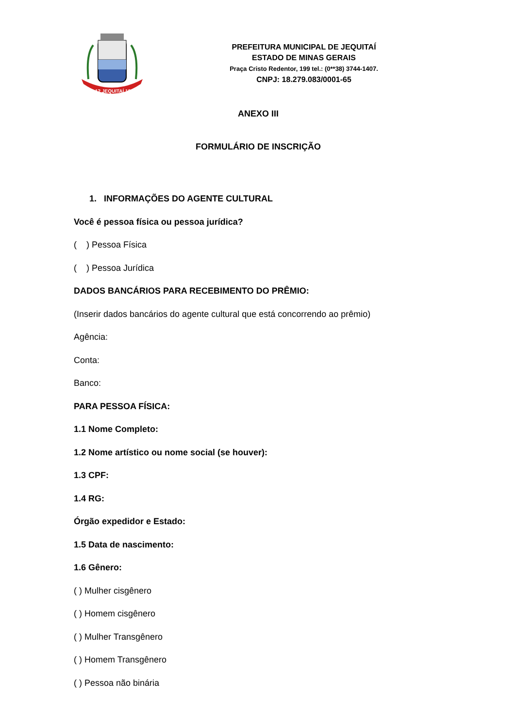27-12 JEQUITAÍ 1948
PREFEITURA MUNICIPAL DE JEQUITAÍ
ESTADO DE MINAS GERAIS
Praça Cristo Redentor, 199 tel.: (0**38) 3744-1407.
CNPJ: 18.279.083/0001-65
ANEXO III
FORMULÁRIO DE INSCRIÇÃO
1. INFORMAÇÕES DO AGENTE CULTURAL
Você é pessoa física ou pessoa jurídica?
( ) Pessoa Física
( ) Pessoa Jurídica
DADOS BANCÁRIOS PARA RECEBIMENTO DO PRÊMIO:
(Inserir dados bancários do agente cultural que está concorrendo ao prêmio)
Agência:
Conta:
Banco:
PARA PESSOA FÍSICA:
1.1 Nome Completo:
1.2 Nome artístico ou nome social (se houver):
1.3 CPF:
1.4 RG:
Órgão expedidor e Estado:
1.5 Data de nascimento:
1.6 Gênero:
( ) Mulher cisgênero
( ) Homem cisgênero
( ) Mulher Transgênero
( ) Homem Transgênero
( ) Pessoa não binária